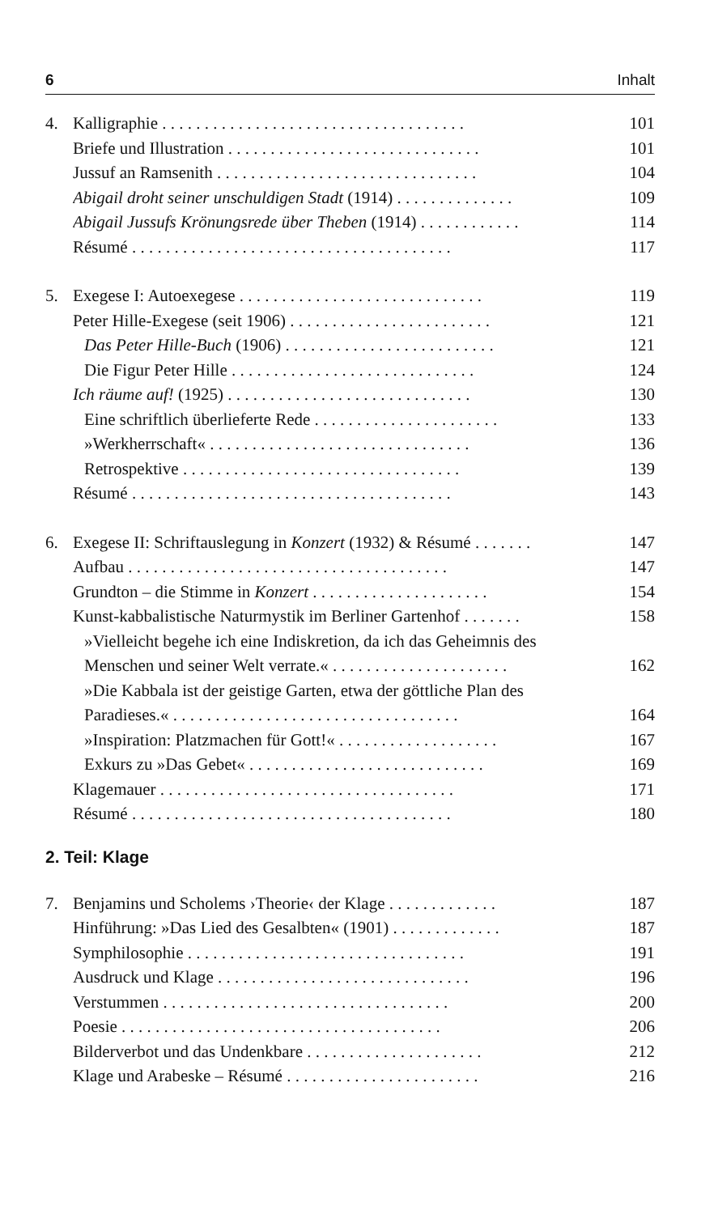6 Inhalt
4. Kalligraphie . . . . . . . . . . . . . . . . . . . . . . . . . . . . . . . . . . . . 101
Briefe und Illustration . . . . . . . . . . . . . . . . . . . . . . . . . . . . . . 101
Jussuf an Ramsenith . . . . . . . . . . . . . . . . . . . . . . . . . . . . . . . 104
Abigail droht seiner unschuldigen Stadt (1914) . . . . . . . . . . . . . . 109
Abigail Jussufs Krönungsrede über Theben (1914) . . . . . . . . . . . . 114
Résumé . . . . . . . . . . . . . . . . . . . . . . . . . . . . . . . . . . . . . . 117
5. Exegese I: Autoexegese . . . . . . . . . . . . . . . . . . . . . . . . . . . . . 119
Peter Hille-Exegese (seit 1906) . . . . . . . . . . . . . . . . . . . . . . . . 121
Das Peter Hille-Buch (1906) . . . . . . . . . . . . . . . . . . . . . . . . . 121
Die Figur Peter Hille . . . . . . . . . . . . . . . . . . . . . . . . . . . . . 124
Ich räume auf! (1925) . . . . . . . . . . . . . . . . . . . . . . . . . . . . . 130
Eine schriftlich überlieferte Rede . . . . . . . . . . . . . . . . . . . . . . 133
»Werkherrschaft« . . . . . . . . . . . . . . . . . . . . . . . . . . . . . . . 136
Retrospektive . . . . . . . . . . . . . . . . . . . . . . . . . . . . . . . . . 139
Résumé . . . . . . . . . . . . . . . . . . . . . . . . . . . . . . . . . . . . . . 143
6. Exegese II: Schriftauslegung in Konzert (1932) & Résumé . . . . . . . 147
Aufbau . . . . . . . . . . . . . . . . . . . . . . . . . . . . . . . . . . . . . . 147
Grundton – die Stimme in Konzert . . . . . . . . . . . . . . . . . . . . . 154
Kunst-kabbalistische Naturmystik im Berliner Gartenhof . . . . . . . 158
»Vielleicht begehe ich eine Indiskretion, da ich das Geheimnis des
Menschen und seiner Welt verrate.« . . . . . . . . . . . . . . . . . . . . . 162
»Die Kabbala ist der geistige Garten, etwa der göttliche Plan des
Paradieses.« . . . . . . . . . . . . . . . . . . . . . . . . . . . . . . . . . . 164
»Inspiration: Platzmachen für Gott!« . . . . . . . . . . . . . . . . . . . 167
Exkurs zu »Das Gebet« . . . . . . . . . . . . . . . . . . . . . . . . . . . . 169
Klagemauer . . . . . . . . . . . . . . . . . . . . . . . . . . . . . . . . . . . 171
Résumé . . . . . . . . . . . . . . . . . . . . . . . . . . . . . . . . . . . . . . 180
2. Teil: Klage
7. Benjamins und Scholems ›Theorie‹ der Klage . . . . . . . . . . . . . 187
Hinführung: »Das Lied des Gesalbten« (1901) . . . . . . . . . . . . . 187
Symphilosophie . . . . . . . . . . . . . . . . . . . . . . . . . . . . . . . . . 191
Ausdruck und Klage . . . . . . . . . . . . . . . . . . . . . . . . . . . . . . 196
Verstummen . . . . . . . . . . . . . . . . . . . . . . . . . . . . . . . . . . 200
Poesie . . . . . . . . . . . . . . . . . . . . . . . . . . . . . . . . . . . . . . 206
Bilderverbot und das Undenkbare . . . . . . . . . . . . . . . . . . . . . 212
Klage und Arabeske – Résumé . . . . . . . . . . . . . . . . . . . . . . . 216